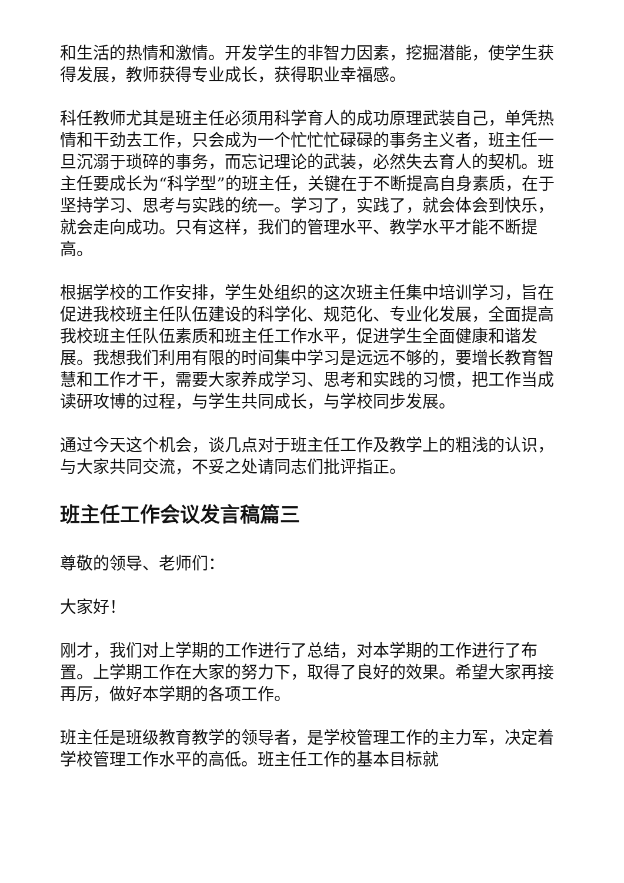和生活的热情和激情。开发学生的非智力因素，挖掘潜能，使学生获得发展，教师获得专业成长，获得职业幸福感。
科任教师尤其是班主任必须用科学育人的成功原理武装自己，单凭热情和干劲去工作，只会成为一个忙忙忙碌碌的事务主义者，班主任一旦沉溺于琐碎的事务，而忘记理论的武装，必然失去育人的契机。班主任要成长为“科学型”的班主任，关键在于不断提高自身素质，在于坚持学习、思考与实践的统一。学习了，实践了，就会体会到快乐，就会走向成功。只有这样，我们的管理水平、教学水平才能不断提高。
根据学校的工作安排，学生处组织的这次班主任集中培训学习，旨在促进我校班主任队伍建设的科学化、规范化、专业化发展，全面提高我校班主任队伍素质和班主任工作水平，促进学生全面健康和谐发展。我想我们利用有限的时间集中学习是远远不够的，要增长教育智慧和工作才干，需要大家养成学习、思考和实践的习惯，把工作当成读研攻博的过程，与学生共同成长，与学校同步发展。
通过今天这个机会，谈几点对于班主任工作及教学上的粗浅的认识，与大家共同交流，不妥之处请同志们批评指正。
班主任工作会议发言稿篇三
尊敬的领导、老师们：
大家好！
刚才，我们对上学期的工作进行了总结，对本学期的工作进行了布置。上学期工作在大家的努力下，取得了良好的效果。希望大家再接再厉，做好本学期的各项工作。
班主任是班级教育教学的领导者，是学校管理工作的主力军，决定着学校管理工作水平的高低。班主任工作的基本目标就